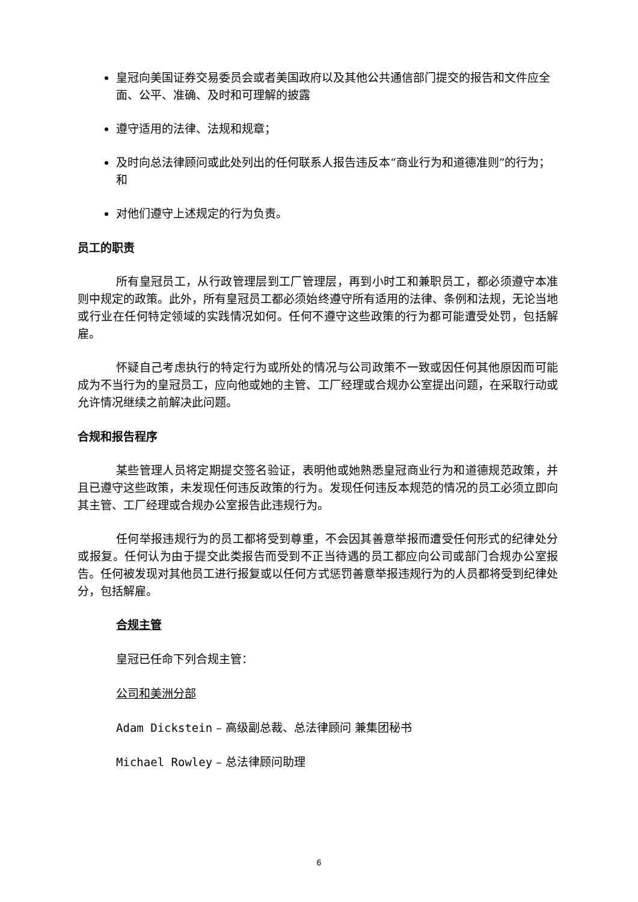皇冠向美国证券交易委员会或者美国政府以及其他公共通信部门提交的报告和文件应全面、公平、准确、及时和可理解的披露
遵守适用的法律、法规和规章；
及时向总法律顾问或此处列出的任何联系人报告违反本“商业行为和道德准则”的行为；和
对他们遵守上述规定的行为负责。
员工的职责
所有皇冠员工，从行政管理层到工厂管理层，再到小时工和兼职员工，都必须遵守本准则中规定的政策。此外，所有皇冠员工都必须始终遵守所有适用的法律、条例和法规，无论当地或行业在任何特定领域的实践情况如何。任何不遵守这些政策的行为都可能遭受处罚，包括解雇。
怀疑自己考虑执行的特定行为或所处的情况与公司政策不一致或因任何其他原因而可能成为不当行为的皇冠员工，应向他或她的主管、工厂经理或合规办公室提出问题，在采取行动或允许情况继续之前解决此问题。
合规和报告程序
某些管理人员将定期提交签名验证，表明他或她熟悉皇冠商业行为和道德规范政策，并且已遵守这些政策，未发现任何违反政策的行为。发现任何违反本规范的情况的员工必须立即向其主管、工厂经理或合规办公室报告此违规行为。
任何举报违规行为的员工都将受到尊重，不会因其善意举报而遭受任何形式的纪律处分或报复。任何认为由于提交此类报告而受到不正当待遇的员工都应向公司或部门合规办公室报告。任何被发现对其他员工进行报复或以任何方式惩罚善意举报违规行为的人员都将受到纪律处分，包括解雇。
合规主管
皇冠已任命下列合规主管：
公司和美洲分部
Adam Dickstein – 高级副总裁、总法律顾问 兼集团秘书
Michael Rowley – 总法律顾问助理
6